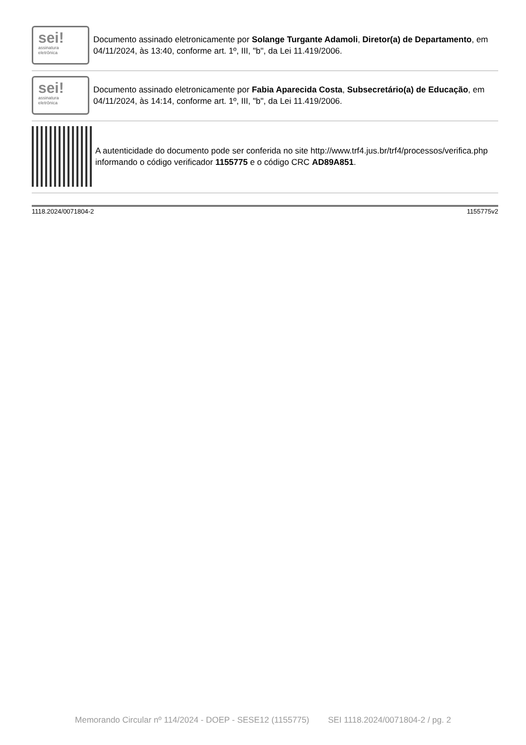sei!
assinatura
eletrônica
Documento assinado eletronicamente por Solange Turgante Adamoli, Diretor(a) de Departamento, em 04/11/2024, às 13:40, conforme art. 1º, III, "b", da Lei 11.419/2006.
sei!
assinatura
eletrônica
Documento assinado eletronicamente por Fabia Aparecida Costa, Subsecretário(a) de Educação, em 04/11/2024, às 14:14, conforme art. 1º, III, "b", da Lei 11.419/2006.
A autenticidade do documento pode ser conferida no site http://www.trf4.jus.br/trf4/processos/verifica.php informando o código verificador 1155775 e o código CRC AD89A851.
1118.2024/0071804-2 1155775v2
Memorando Circular nº 114/2024 - DOEP - SESE12 (1155775) SEI 1118.2024/0071804-2 / pg. 2